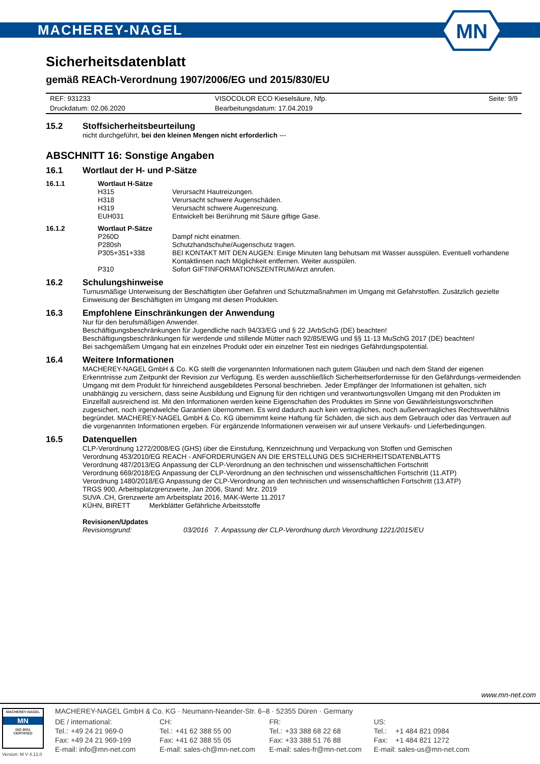MACHEREY-NAGEL
MN
Sicherheitsdatenblatt
gemäß REACh-Verordnung 1907/2006/EG und 2015/830/EU
| REF: 931233 | VISOCOLOR ECO Kieselsäure, Nfp. | Seite: 9/9 |
| Druckdatum: 02.06.2020 | Bearbeitungsdatum: 17.04.2019 | |
15.2 Stoffsicherheitsbeurteilung
nicht durchgeführt, bei den kleinen Mengen nicht erforderlich ---
ABSCHNITT 16: Sonstige Angaben
16.1 Wortlaut der H- und P-Sätze
| 16.1.1 | Wortlaut H-Sätze | |
| | H315 | Verursacht Hautreizungen. |
| | H318 | Verursacht schwere Augenschäden. |
| | H319 | Verursacht schwere Augenreizung. |
| | EUH031 | Entwickelt bei Berührung mit Säure giftige Gase. |
| 16.1.2 | Wortlaut P-Sätze | |
| | P260D | Dampf nicht einatmen. |
| | P280sh | Schutzhandschuhe/Augenschutz tragen. |
| | P305+351+338 | BEI KONTAKT MIT DEN AUGEN: Einige Minuten lang behutsam mit Wasser ausspülen. Eventuell vorhandene Kontaktlinsen nach Möglichkeit entfernen. Weiter ausspülen. |
| | P310 | Sofort GIFTINFORMATIONSZENTRUM/Arzt anrufen. |
16.2 Schulungshinweise
Turnusmäßige Unterweisung der Beschäftigten über Gefahren und Schutzmaßnahmen im Umgang mit Gefahrstoffen. Zusätzlich gezielte Einweisung der Beschäftigten im Umgang mit diesen Produkten.
16.3 Empfohlene Einschränkungen der Anwendung
Nur für den berufsmäßigen Anwender.
Beschäftigungsbeschränkungen für Jugendliche nach 94/33/EG und § 22 JArbSchG (DE) beachten!
Beschäftigungsbeschränkungen für werdende und stillende Mütter nach 92/85/EWG und §§ 11-13 MuSchG 2017 (DE) beachten!
Bei sachgemäßem Umgang hat ein einzelnes Produkt oder ein einzelner Test ein niedriges Gefährdungspotential.
16.4 Weitere Informationen
MACHEREY-NAGEL GmbH & Co. KG stellt die vorgenannten Informationen nach gutem Glauben und nach dem Stand der eigenen Erkenntnisse zum Zeitpunkt der Revision zur Verfügung. Es werden ausschließlich Sicherheitserfordernisse für den Gefährdungs-vermeidenden Umgang mit dem Produkt für hinreichend ausgebildetes Personal beschrieben. Jeder Empfänger der Informationen ist gehalten, sich unabhängig zu versichern, dass seine Ausbildung und Eignung für den richtigen und verantwortungsvollen Umgang mit den Produkten im Einzelfall ausreichend ist. Mit den Informationen werden keine Eigenschaften des Produktes im Sinne von Gewährleistungsvorschriften zugesichert, noch irgendwelche Garantien übernommen. Es wird dadurch auch kein vertragliches, noch außervertragliches Rechtsverhältnis begründet. MACHEREY-NAGEL GmbH & Co. KG übernimmt keine Haftung für Schäden, die sich aus dem Gebrauch oder das Vertrauen auf die vorgenannten Informationen ergeben. Für ergänzende Informationen verweisen wir auf unsere Verkaufs- und Lieferbedingungen.
16.5 Datenquellen
CLP-Verordnung 1272/2008/EG (GHS) über die Einstufung, Kennzeichnung und Verpackung von Stoffen und Gemischen
Verordnung 453/2010/EG REACH - ANFORDERUNGEN AN DIE ERSTELLUNG DES SICHERHEITSDATENBLATTS
Verordnung 487/2013/EG Anpassung der CLP-Verordnung an den technischen und wissenschaftlichen Fortschritt
Verordnung 669/2018/EG Anpassung der CLP-Verordnung an den technischen und wissenschaftlichen Fortschritt (11.ATP)
Verordnung 1480/2018/EG Anpassung der CLP-Verordnung an den technischen und wissenschaftlichen Fortschritt (13.ATP)
TRGS 900, Arbeitsplatzgrenzwerte, Jan 2006, Stand: Mrz. 2019
SUVA .CH, Grenzwerte am Arbeitsplatz 2016, MAK-Werte 11.2017
KÜHN, BIRETT Merkblätter Gefährliche Arbeitsstoffe
Revisionen/Updates
Revisionsgrund: 03/2016 7. Anpassung der CLP-Verordnung durch Verordnung 1221/2015/EU
www.mn-net.com
MACHEREY-NAGEL
MN
ISO 9001
CERTIFIED
Version: M V 4.12.0
MACHEREY-NAGEL GmbH & Co. KG · Neumann-Neander-Str. 6–8 · 52355 Düren · Germany
| DE / international: | | CH: | | FR: | | US: | |
| Tel.: | +49 24 21 969-0 | Tel.: | +41 62 388 55 00 | Tel.: | +33 388 68 22 68 | Tel.: | +1 484 821 0984 |
| Fax: | +49 24 21 969-199 | Fax: | +41 62 388 55 05 | Fax: | +33 388 51 76 88 | Fax: | +1 484 821 1272 |
| E-mail: info@mn-net.com | | E-mail: sales-ch@mn-net.com | | E-mail: sales-fr@mn-net.com | | E-mail: sales-us@mn-net.com | |